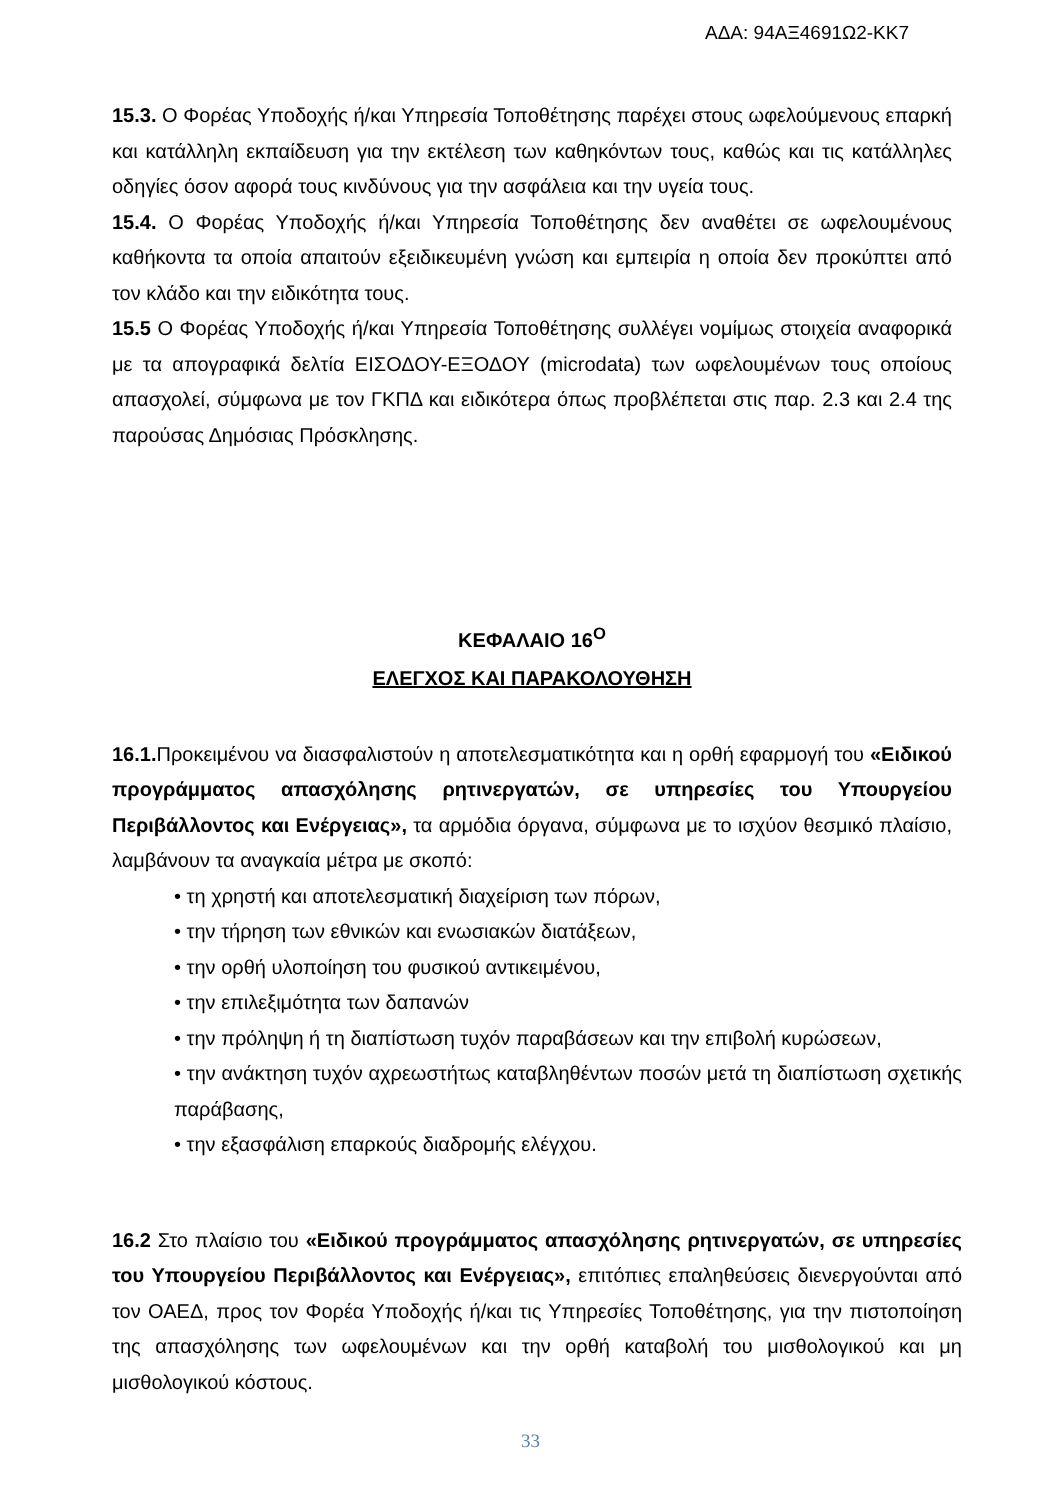ΑΔΑ: 94ΑΞ4691Ω2-ΚΚ7
15.3. Ο Φορέας Υποδοχής ή/και Υπηρεσία Τοποθέτησης παρέχει στους ωφελούμενους επαρκή και κατάλληλη εκπαίδευση για την εκτέλεση των καθηκόντων τους, καθώς και τις κατάλληλες οδηγίες όσον αφορά τους κινδύνους για την ασφάλεια και την υγεία τους.
15.4. Ο Φορέας Υποδοχής ή/και Υπηρεσία Τοποθέτησης δεν αναθέτει σε ωφελουμένους καθήκοντα τα οποία απαιτούν εξειδικευμένη γνώση και εμπειρία η οποία δεν προκύπτει από τον κλάδο και την ειδικότητα τους.
15.5 Ο Φορέας Υποδοχής ή/και Υπηρεσία Τοποθέτησης συλλέγει νομίμως στοιχεία αναφορικά με τα απογραφικά δελτία ΕΙΣΟΔΟΥ-ΕΞΟΔΟΥ (microdata) των ωφελουμένων τους οποίους απασχολεί, σύμφωνα με τον ΓΚΠΔ και ειδικότερα όπως προβλέπεται στις παρ. 2.3 και 2.4 της παρούσας Δημόσιας Πρόσκλησης.
ΚΕΦΑΛΑΙΟ 16<sup>Ο</sup>
ΕΛΕΓΧΟΣ ΚΑΙ ΠΑΡΑΚΟΛΟΥΘΗΣΗ
16.1. Προκειμένου να διασφαλιστούν η αποτελεσματικότητα και η ορθή εφαρμογή του «Ειδικού προγράμματος απασχόλησης ρητινεργατών, σε υπηρεσίες του Υπουργείου Περιβάλλοντος και Ενέργειας», τα αρμόδια όργανα, σύμφωνα με το ισχύον θεσμικό πλαίσιο, λαμβάνουν τα αναγκαία μέτρα με σκοπό:
• τη χρηστή και αποτελεσματική διαχείριση των πόρων,
• την τήρηση των εθνικών και ενωσιακών διατάξεων,
• την ορθή υλοποίηση του φυσικού αντικειμένου,
• την επιλεξιμότητα των δαπανών
• την πρόληψη ή τη διαπίστωση τυχόν παραβάσεων και την επιβολή κυρώσεων,
• την ανάκτηση τυχόν αχρεωστήτως καταβληθέντων ποσών μετά τη διαπίστωση σχετικής παράβασης,
• την εξασφάλιση επαρκούς διαδρομής ελέγχου.
16.2 Στο πλαίσιο του «Ειδικού προγράμματος απασχόλησης ρητινεργατών, σε υπηρεσίες του Υπουργείου Περιβάλλοντος και Ενέργειας», επιτόπιες επαληθεύσεις διενεργούνται από τον ΟΑΕΔ, προς τον Φορέα Υποδοχής ή/και τις Υπηρεσίες Τοποθέτησης, για την πιστοποίηση της απασχόλησης των ωφελουμένων και την ορθή καταβολή του μισθολογικού και μη μισθολογικού κόστους.
33